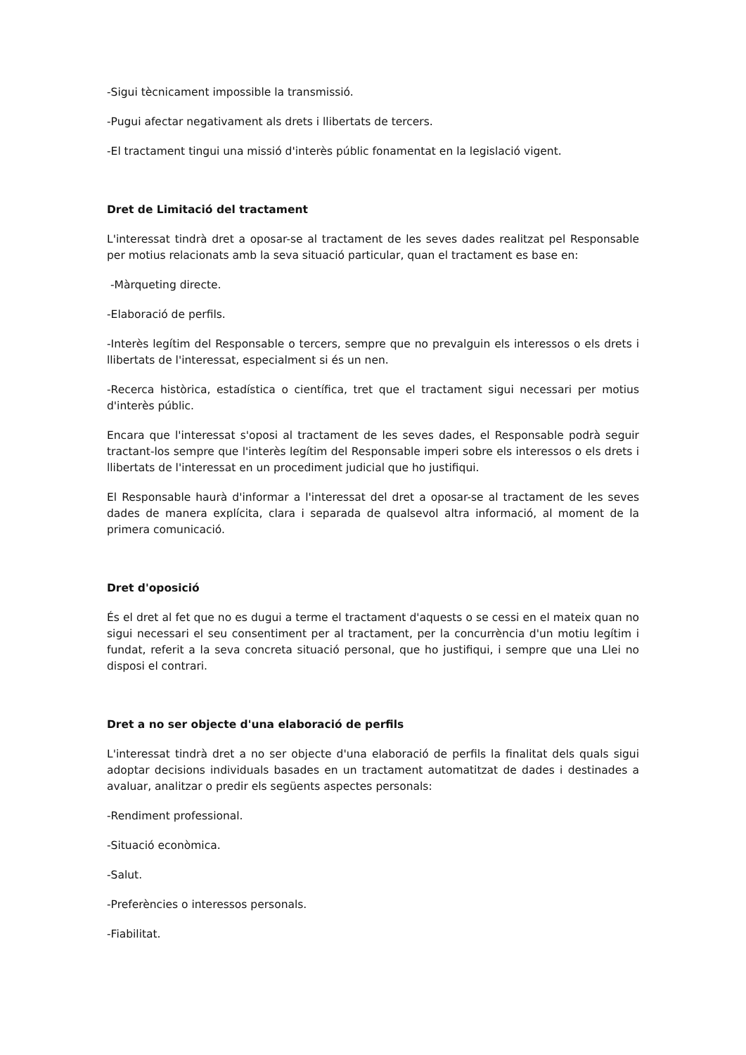-Sigui tècnicament impossible la transmissió.
-Pugui afectar negativament als drets i llibertats de tercers.
-El tractament tingui una missió d'interès públic fonamentat en la legislació vigent.
Dret de Limitació del tractament
L'interessat tindrà dret a oposar-se al tractament de les seves dades realitzat pel Responsable per motius relacionats amb la seva situació particular, quan el tractament es base en:
-Màrqueting directe.
-Elaboració de perfils.
-Interès legítim del Responsable o tercers, sempre que no prevalguin els interessos o els drets i llibertats de l'interessat, especialment si és un nen.
-Recerca històrica, estadística o científica, tret que el tractament sigui necessari per motius d'interès públic.
Encara que l'interessat s'oposi al tractament de les seves dades, el Responsable podrà seguir tractant-los sempre que l'interès legítim del Responsable imperi sobre els interessos o els drets i llibertats de l'interessat en un procediment judicial que ho justifiqui.
El Responsable haurà d'informar a l'interessat del dret a oposar-se al tractament de les seves dades de manera explícita, clara i separada de qualsevol altra informació, al moment de la primera comunicació.
Dret d'oposició
És el dret al fet que no es dugui a terme el tractament d'aquests o se cessi en el mateix quan no sigui necessari el seu consentiment per al tractament, per la concurrència d'un motiu legítim i fundat, referit a la seva concreta situació personal, que ho justifiqui, i sempre que una Llei no disposi el contrari.
Dret a no ser objecte d'una elaboració de perfils
L'interessat tindrà dret a no ser objecte d'una elaboració de perfils la finalitat dels quals sigui adoptar decisions individuals basades en un tractament automatitzat de dades i destinades a avaluar, analitzar o predir els següents aspectes personals:
-Rendiment professional.
-Situació econòmica.
-Salut.
-Preferències o interessos personals.
-Fiabilitat.